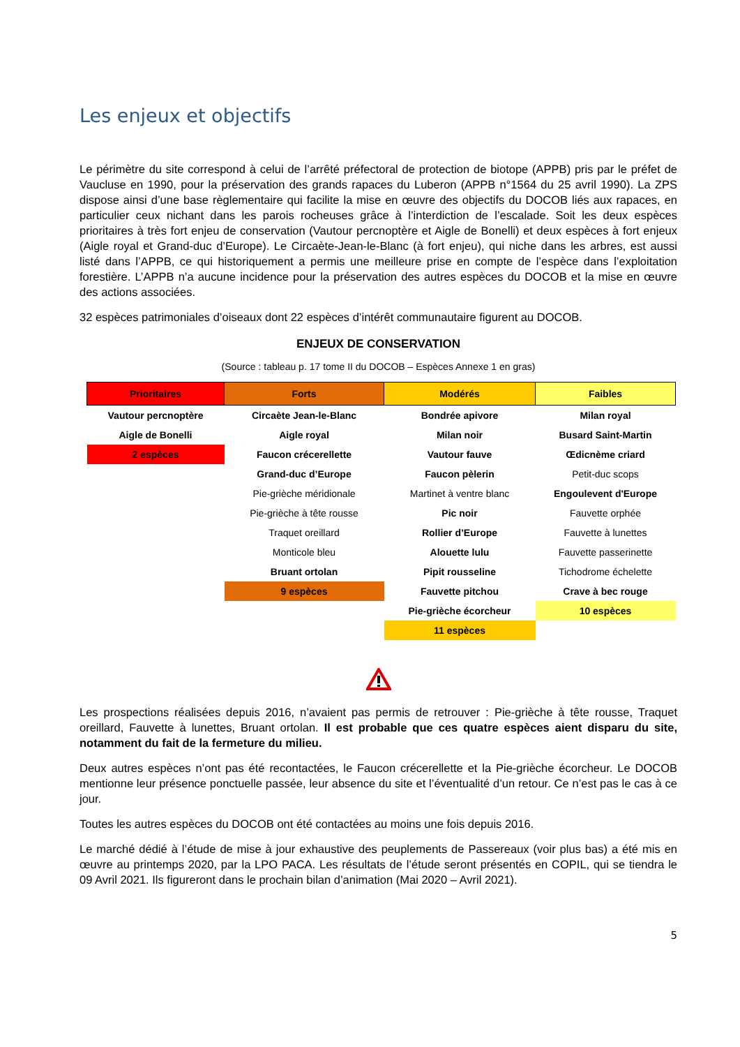Les enjeux et objectifs
Le périmètre du site correspond à celui de l’arrêté préfectoral de protection de biotope (APPB) pris par le préfet de Vaucluse en 1990, pour la préservation des grands rapaces du Luberon (APPB n°1564 du 25 avril 1990). La ZPS dispose ainsi d’une base règlementaire qui facilite la mise en œuvre des objectifs du DOCOB liés aux rapaces, en particulier ceux nichant dans les parois rocheuses grâce à l’interdiction de l’escalade. Soit les deux espèces prioritaires à très fort enjeu de conservation (Vautour percnoptère et Aigle de Bonelli) et deux espèces à fort enjeux (Aigle royal et Grand-duc d’Europe). Le Circaète-Jean-le-Blanc (à fort enjeu), qui niche dans les arbres, est aussi listé dans l’APPB, ce qui historiquement a permis une meilleure prise en compte de l’espèce dans l’exploitation forestière. L’APPB n’a aucune incidence pour la préservation des autres espèces du DOCOB et la mise en œuvre des actions associées.
32 espèces patrimoniales d’oiseaux dont 22 espèces d’intérêt communautaire figurent au DOCOB.
ENJEUX DE CONSERVATION
(Source : tableau p. 17 tome II du DOCOB – Espèces Annexe 1 en gras)
| Prioritaires | Forts | Modérés | Faibles |
| --- | --- | --- | --- |
| Vautour percnoptère | Circaète Jean-le-Blanc | Bondrée apivore | Milan royal |
| Aigle de Bonelli | Aigle royal | Milan noir | Busard Saint-Martin |
| 2 espèces | Faucon crécerellette | Vautour fauve | Œdicnème criard |
| | Grand-duc d’Europe | Faucon pèlerin | Petit-duc scops |
| | Pie-grièche méridionale | Martinet à ventre blanc | Engoulevent d'Europe |
| | Pie-grièche à tête rousse | Pic noir | Fauvette orphée |
| | Traquet oreillard | Rollier d’Europe | Fauvette à lunettes |
| | Monticole bleu | Alouette lulu | Fauvette passerinette |
| | Bruant ortolan | Pipit rousseline | Tichodrome échelette |
| | 9 espèces | Fauvette pitchou | Crave à bec rouge |
| | | Pie-grièche écorcheur | 10 espèces |
| | | 11 espèces | |
Les prospections réalisées depuis 2016, n’avaient pas permis de retrouver : Pie-grièche à tête rousse, Traquet oreillard, Fauvette à lunettes, Bruant ortolan. Il est probable que ces quatre espèces aient disparu du site, notamment du fait de la fermeture du milieu.
Deux autres espèces n’ont pas été recontactées, le Faucon crécerellette et la Pie-grièche écorcheur. Le DOCOB mentionne leur présence ponctuelle passée, leur absence du site et l’éventualité d’un retour. Ce n’est pas le cas à ce jour.
Toutes les autres espèces du DOCOB ont été contactées au moins une fois depuis 2016.
Le marché dédié à l’étude de mise à jour exhaustive des peuplements de Passereaux (voir plus bas) a été mis en œuvre au printemps 2020, par la LPO PACA. Les résultats de l’étude seront présentés en COPIL, qui se tiendra le 09 Avril 2021. Ils figureront dans le prochain bilan d’animation (Mai 2020 – Avril 2021).
5